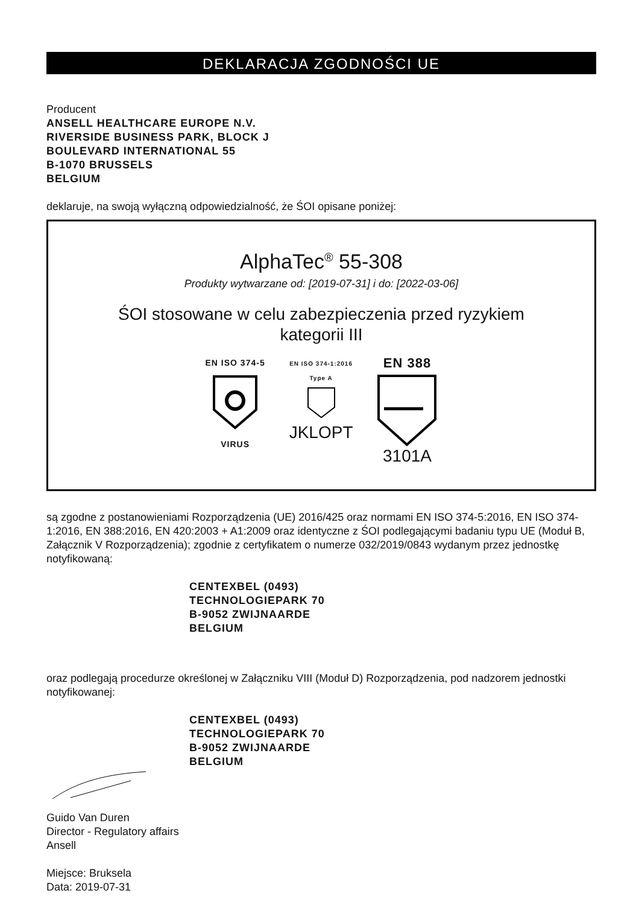DEKLARACJA ZGODNOŚCI UE
Producent
ANSELL HEALTHCARE EUROPE N.V.
RIVERSIDE BUSINESS PARK, BLOCK J
BOULEVARD INTERNATIONAL 55
B-1070 BRUSSELS
BELGIUM
deklaruje, na swoją wyłączną odpowiedzialność, że ŚOI opisane poniżej:
AlphaTec<sup>®</sup> 55-308
Produkty wytwarzane od: [2019-07-31] i do: [2022-03-06]
ŚOI stosowane w celu zabezpieczenia przed ryzykiem
kategorii III
EN ISO 374-5VIRUS
EN ISO 374-1:2016
Type A
JKLOPT
EN 388
3101A
są zgodne z postanowieniami Rozporządzenia (UE) 2016/425 oraz normami EN ISO 374-5:2016, EN ISO 374-1:2016, EN 388:2016, EN 420:2003 + A1:2009 oraz identyczne z ŚOI podlegającymi badaniu typu UE (Moduł B, Załącznik V Rozporządzenia); zgodnie z certyfikatem o numerze 032/2019/0843 wydanym przez jednostkę notyfikowaną:
CENTEXBEL (0493)
TECHNOLOGIEPARK 70
B-9052 ZWIJNAARDE
BELGIUM
oraz podlegają procedurze określonej w Załączniku VIII (Moduł D) Rozporządzenia, pod nadzorem jednostki notyfikowanej:
CENTEXBEL (0493)
TECHNOLOGIEPARK 70
B-9052 ZWIJNAARDE
BELGIUM
Guido Van Duren
Director - Regulatory affairs
Ansell
Miejsce: Bruksela
Data: 2019-07-31